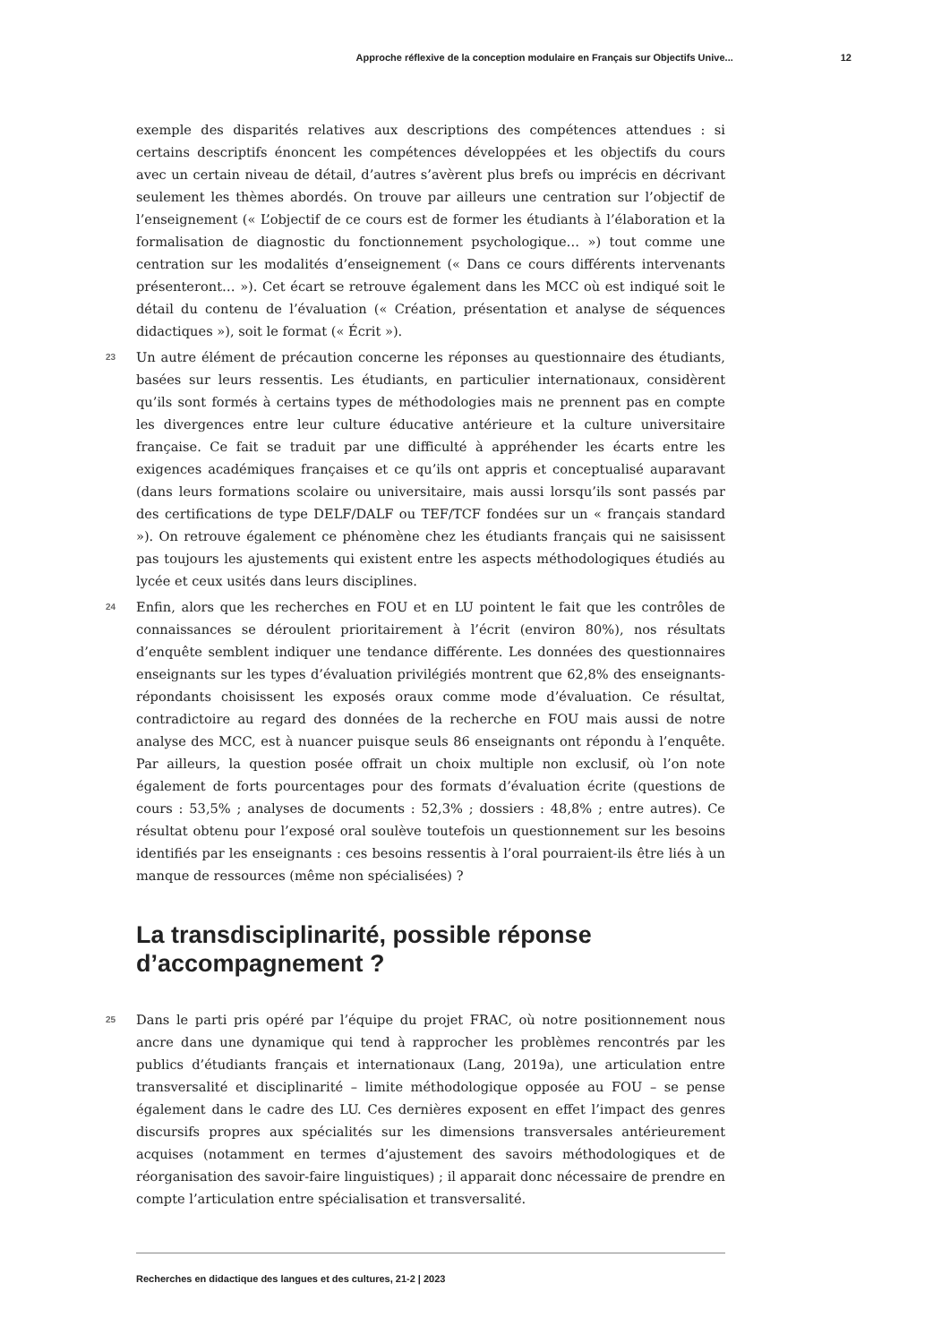Approche réflexive de la conception modulaire en Français sur Objectifs Unive... 12
exemple des disparités relatives aux descriptions des compétences attendues : si certains descriptifs énoncent les compétences développées et les objectifs du cours avec un certain niveau de détail, d’autres s’avèrent plus brefs ou imprécis en décrivant seulement les thèmes abordés. On trouve par ailleurs une centration sur l’objectif de l’enseignement (« L’objectif de ce cours est de former les étudiants à l’élaboration et la formalisation de diagnostic du fonctionnement psychologique… ») tout comme une centration sur les modalités d’enseignement (« Dans ce cours différents intervenants présenteront… »). Cet écart se retrouve également dans les MCC où est indiqué soit le détail du contenu de l’évaluation (« Création, présentation et analyse de séquences didactiques »), soit le format (« Écrit »).
23 Un autre élément de précaution concerne les réponses au questionnaire des étudiants, basées sur leurs ressentis. Les étudiants, en particulier internationaux, considèrent qu’ils sont formés à certains types de méthodologies mais ne prennent pas en compte les divergences entre leur culture éducative antérieure et la culture universitaire française. Ce fait se traduit par une difficulté à appréhender les écarts entre les exigences académiques françaises et ce qu’ils ont appris et conceptualisé auparavant (dans leurs formations scolaire ou universitaire, mais aussi lorsqu’ils sont passés par des certifications de type DELF/DALF ou TEF/TCF fondées sur un « français standard »). On retrouve également ce phénomène chez les étudiants français qui ne saisissent pas toujours les ajustements qui existent entre les aspects méthodologiques étudiés au lycée et ceux usités dans leurs disciplines.
24 Enfin, alors que les recherches en FOU et en LU pointent le fait que les contrôles de connaissances se déroulent prioritairement à l’écrit (environ 80%), nos résultats d’enquête semblent indiquer une tendance différente. Les données des questionnaires enseignants sur les types d’évaluation privilégiés montrent que 62,8% des enseignants-répondants choisissent les exposés oraux comme mode d’évaluation. Ce résultat, contradictoire au regard des données de la recherche en FOU mais aussi de notre analyse des MCC, est à nuancer puisque seuls 86 enseignants ont répondu à l’enquête. Par ailleurs, la question posée offrait un choix multiple non exclusif, où l’on note également de forts pourcentages pour des formats d’évaluation écrite (questions de cours : 53,5% ; analyses de documents : 52,3% ; dossiers : 48,8% ; entre autres). Ce résultat obtenu pour l’exposé oral soulève toutefois un questionnement sur les besoins identifiés par les enseignants : ces besoins ressentis à l’oral pourraient-ils être liés à un manque de ressources (même non spécialisées) ?
La transdisciplinarité, possible réponse d’accompagnement ?
25 Dans le parti pris opéré par l’équipe du projet FRAC, où notre positionnement nous ancre dans une dynamique qui tend à rapprocher les problèmes rencontrés par les publics d’étudiants français et internationaux (Lang, 2019a), une articulation entre transversalité et disciplinarité – limite méthodologique opposée au FOU – se pense également dans le cadre des LU. Ces dernières exposent en effet l’impact des genres discursifs propres aux spécialités sur les dimensions transversales antérieurement acquises (notamment en termes d’ajustement des savoirs méthodologiques et de réorganisation des savoir-faire linguistiques) ; il apparait donc nécessaire de prendre en compte l’articulation entre spécialisation et transversalité.
Recherches en didactique des langues et des cultures, 21-2 | 2023